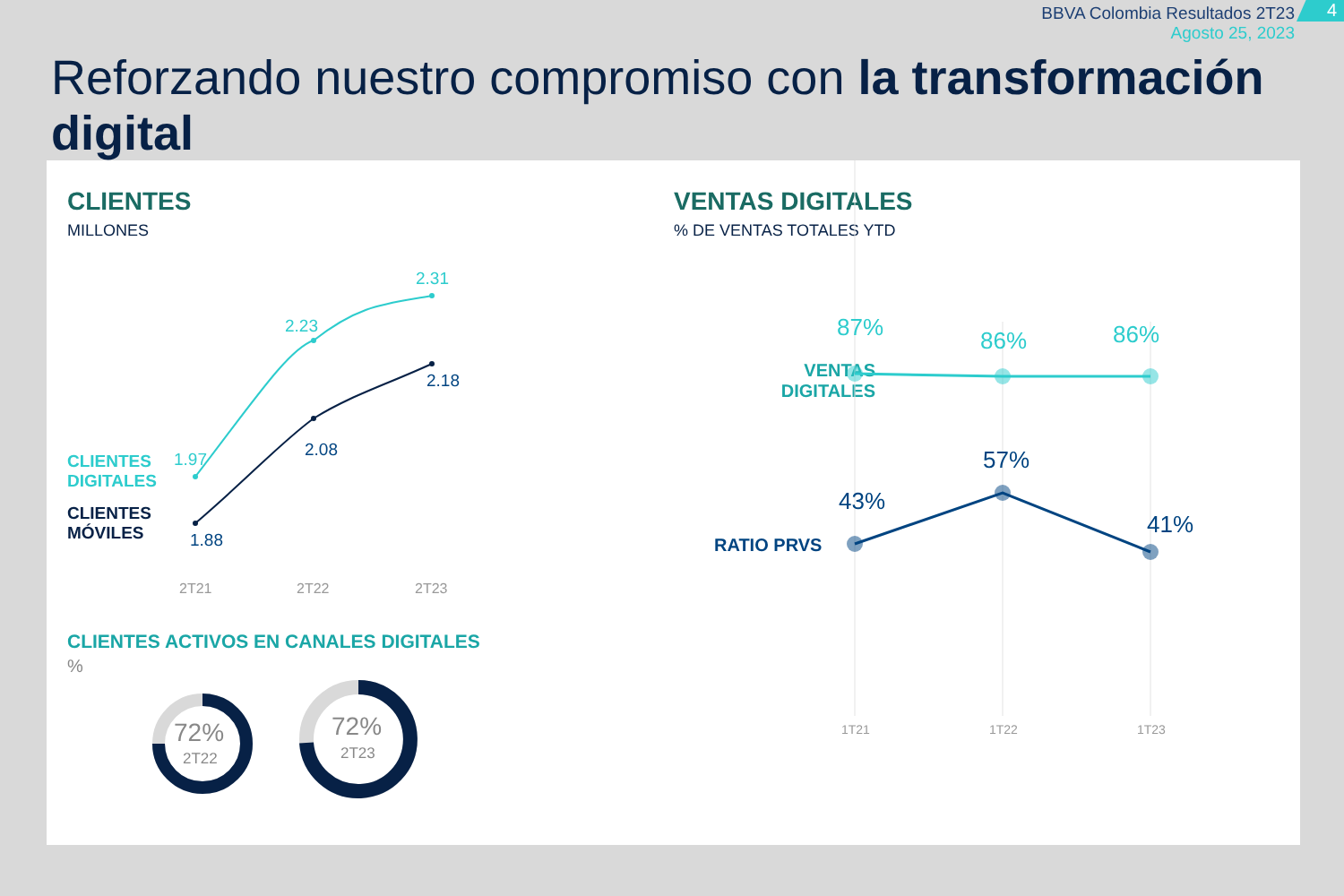BBVA Colombia Resultados 2T23
Agosto 25, 2023
4
Reforzando nuestro compromiso con la transformación digital
CLIENTES
MILLONES
VENTAS DIGITALES
% DE VENTAS TOTALES YTD
CLIENTES
DIGITALES
CLIENTES
MÓVILES
VENTAS
DIGITALES
RATIO PRVS
CLIENTES ACTIVOS EN CANALES DIGITALES
%
1.97
2.23
2.31
1.88
2.08
2.18
2T21
2T22
2T23
87%
86%
86%
43%
57%
41%
1T21
1T22
1T23
72%
2T22
72%
2T23